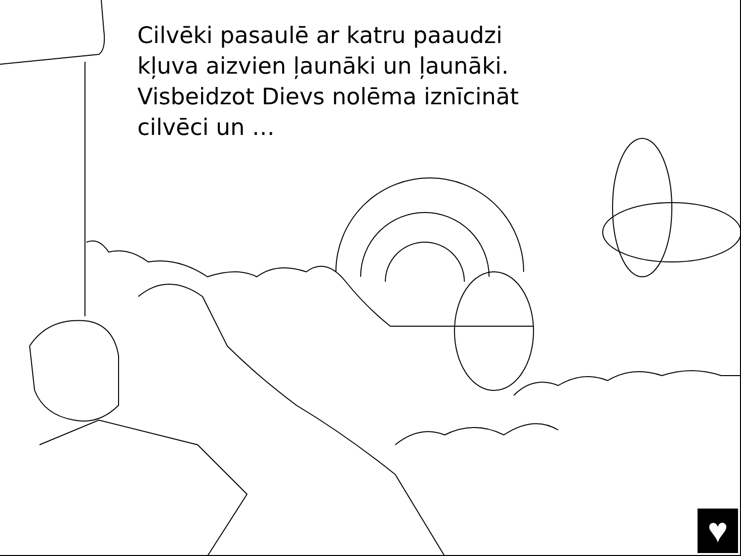Cilvēki pasaulē ar katru paaudzi kļuva aizvien ļaunāki un ļaunāki. Visbeidzot Dievs nolēma iznīcināt cilvēci un …
♥